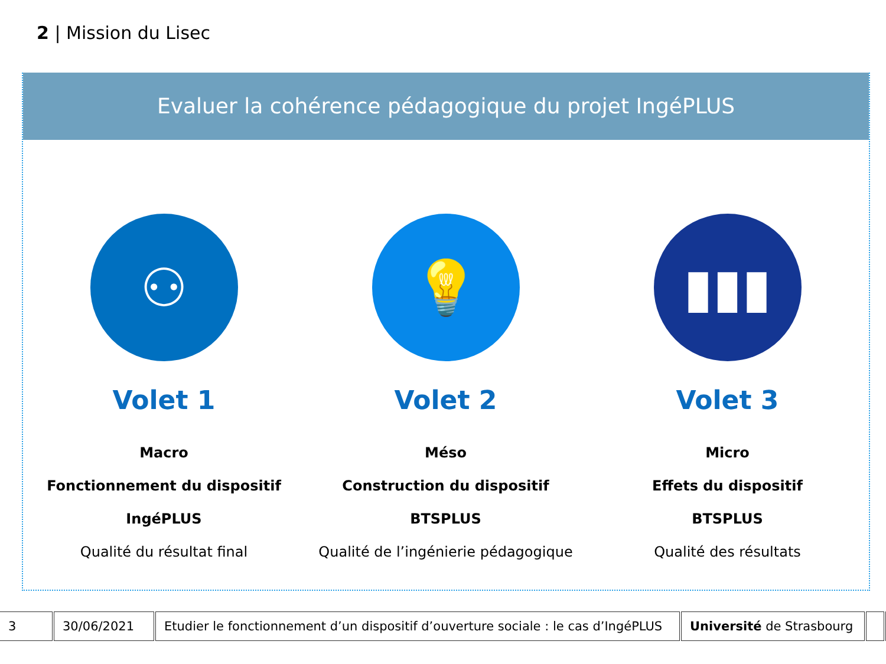2 | Mission du Lisec
Evaluer la cohérence pédagogique du projet IngéPLUS
⚇
Volet 1
Macro
Fonctionnement du dispositif
IngéPLUS
Qualité du résultat final
💡
Volet 2
Méso
Construction du dispositif
BTSPLUS
Qualité de l’ingénierie pédagogique
▮▮▮
Volet 3
Micro
Effets du dispositif
BTSPLUS
Qualité des résultats
| 3 | 30/06/2021 | Etudier le fonctionnement d’un dispositif d’ouverture sociale : le cas d’IngéPLUS | Université de Strasbourg | |